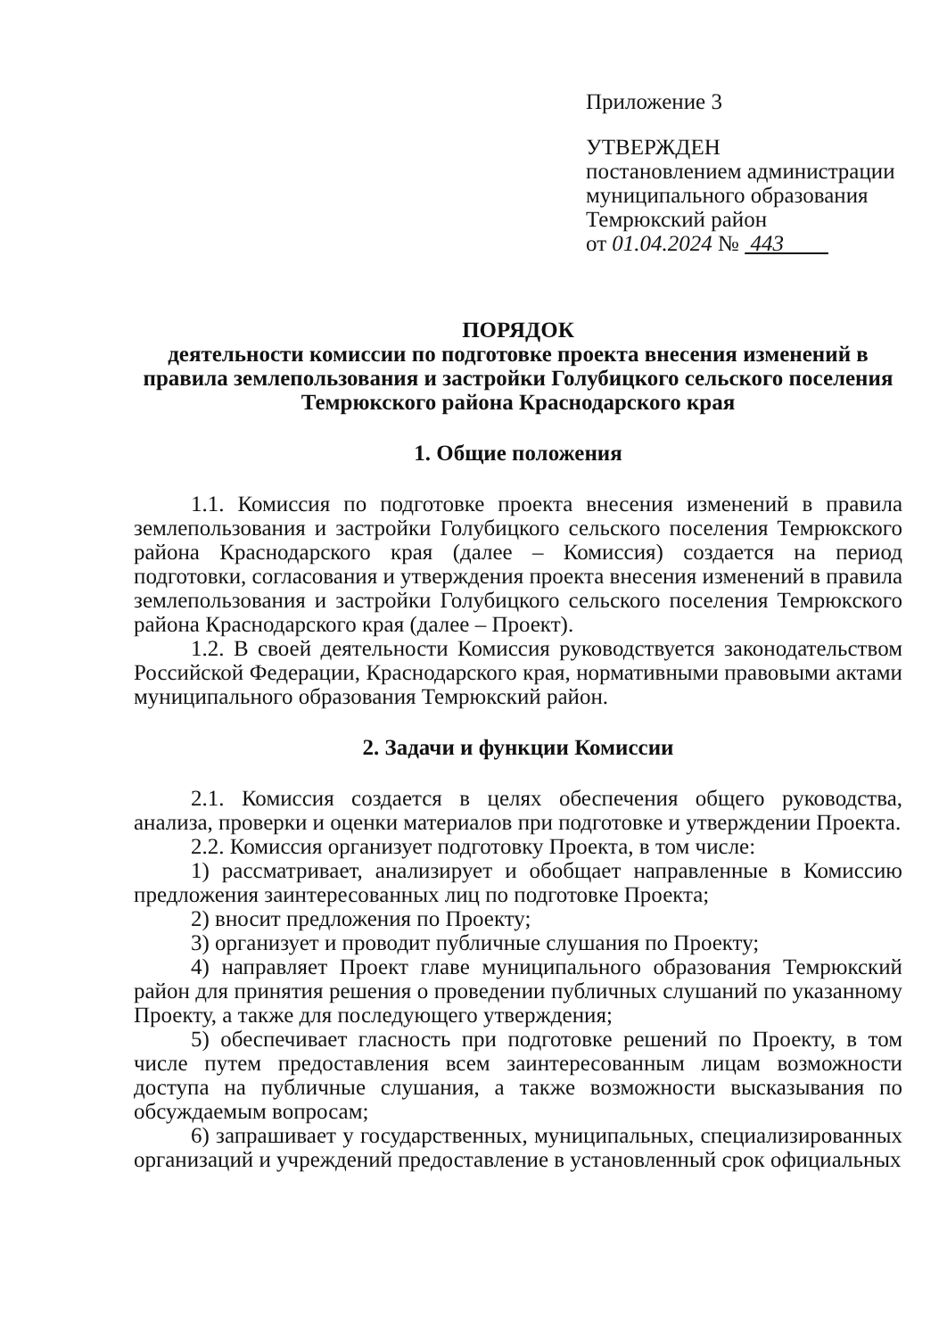Приложение 3
УТВЕРЖДЕН
постановлением администрации
муниципального образования
Темрюкский район
от 01.04.2024 № 443
ПОРЯДОК
деятельности комиссии по подготовке проекта внесения изменений в правила землепользования и застройки Голубицкого сельского поселения Темрюкского района Краснодарского края
1. Общие положения
1.1. Комиссия по подготовке проекта внесения изменений в правила землепользования и застройки Голубицкого сельского поселения Темрюкского района Краснодарского края (далее – Комиссия) создается на период подготовки, согласования и утверждения проекта внесения изменений в правила землепользования и застройки Голубицкого сельского поселения Темрюкского района Краснодарского края (далее – Проект).
1.2. В своей деятельности Комиссия руководствуется законодательством Российской Федерации, Краснодарского края, нормативными правовыми актами муниципального образования Темрюкский район.
2. Задачи и функции Комиссии
2.1. Комиссия создается в целях обеспечения общего руководства, анализа, проверки и оценки материалов при подготовке и утверждении Проекта.
2.2. Комиссия организует подготовку Проекта, в том числе:
1) рассматривает, анализирует и обобщает направленные в Комиссию предложения заинтересованных лиц по подготовке Проекта;
2) вносит предложения по Проекту;
3) организует и проводит публичные слушания по Проекту;
4) направляет Проект главе муниципального образования Темрюкский район для принятия решения о проведении публичных слушаний по указанному Проекту, а также для последующего утверждения;
5) обеспечивает гласность при подготовке решений по Проекту, в том числе путем предоставления всем заинтересованным лицам возможности доступа на публичные слушания, а также возможности высказывания по обсуждаемым вопросам;
6) запрашивает у государственных, муниципальных, специализированных организаций и учреждений предоставление в установленный срок официальных